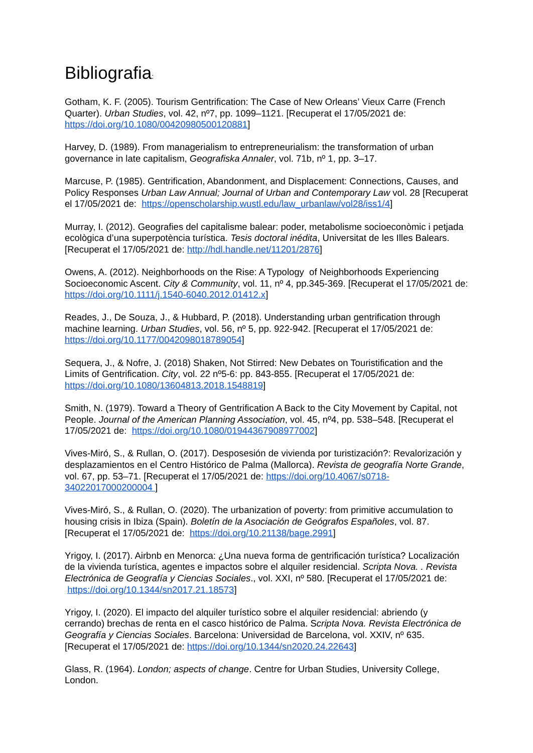Bibliografia:
Gotham, K. F. (2005). Tourism Gentrification: The Case of New Orleans’ Vieux Carre (French Quarter). Urban Studies, vol. 42, nº7, pp. 1099–1121. [Recuperat el 17/05/2021 de: https://doi.org/10.1080/00420980500120881]
Harvey, D. (1989). From managerialism to entrepreneurialism: the transformation of urban governance in late capitalism, Geografiska Annaler, vol. 71b, nº 1, pp. 3–17.
Marcuse, P. (1985). Gentrification, Abandonment, and Displacement: Connections, Causes, and Policy Responses Urban Law Annual; Journal of Urban and Contemporary Law vol. 28 [Recuperat el 17/05/2021 de: https://openscholarship.wustl.edu/law_urbanlaw/vol28/iss1/4]
Murray, I. (2012). Geografies del capitalisme balear: poder, metabolisme socioeconòmic i petjada ecològica d’una superpotència turística. Tesis doctoral inédita, Universitat de les Illes Balears. [Recuperat el 17/05/2021 de: http://hdl.handle.net/11201/2876]
Owens, A. (2012). Neighborhoods on the Rise: A Typology of Neighborhoods Experiencing Socioeconomic Ascent. City & Community, vol. 11, nº 4, pp.345-369. [Recuperat el 17/05/2021 de: https://doi.org/10.1111/j.1540-6040.2012.01412.x]
Reades, J., De Souza, J., & Hubbard, P. (2018). Understanding urban gentrification through machine learning. Urban Studies, vol. 56, nº 5, pp. 922-942. [Recuperat el 17/05/2021 de: https://doi.org/10.1177/0042098018789054]
Sequera, J., & Nofre, J. (2018) Shaken, Not Stirred: New Debates on Touristification and the Limits of Gentrification. City, vol. 22 nº5-6: pp. 843-855. [Recuperat el 17/05/2021 de: https://doi.org/10.1080/13604813.2018.1548819]
Smith, N. (1979). Toward a Theory of Gentrification A Back to the City Movement by Capital, not People. Journal of the American Planning Association, vol. 45, nº4, pp. 538–548. [Recuperat el 17/05/2021 de: https://doi.org/10.1080/01944367908977002]
Vives-Miró, S., & Rullan, O. (2017). Desposesión de vivienda por turistización?: Revalorización y desplazamientos en el Centro Histórico de Palma (Mallorca). Revista de geografía Norte Grande, vol. 67, pp. 53–71. [Recuperat el 17/05/2021 de: https://doi.org/10.4067/s0718-34022017000200004 ]
Vives-Miró, S., & Rullan, O. (2020). The urbanization of poverty: from primitive accumulation to housing crisis in Ibiza (Spain). Boletín de la Asociación de Geógrafos Españoles, vol. 87. [Recuperat el 17/05/2021 de: https://doi.org/10.21138/bage.2991]
Yrigoy, I. (2017). Airbnb en Menorca: ¿Una nueva forma de gentrificación turística? Localización de la vivienda turística, agentes e impactos sobre el alquiler residencial. Scripta Nova. . Revista Electrónica de Geografía y Ciencias Sociales., vol. XXI, nº 580. [Recuperat el 17/05/2021 de: https://doi.org/10.1344/sn2017.21.18573]
Yrigoy, I. (2020). El impacto del alquiler turístico sobre el alquiler residencial: abriendo (y cerrando) brechas de renta en el casco histórico de Palma. Scripta Nova. Revista Electrónica de Geografía y Ciencias Sociales. Barcelona: Universidad de Barcelona, vol. XXIV, nº 635. [Recuperat el 17/05/2021 de: https://doi.org/10.1344/sn2020.24.22643]
Glass, R. (1964). London; aspects of change. Centre for Urban Studies, University College, London.